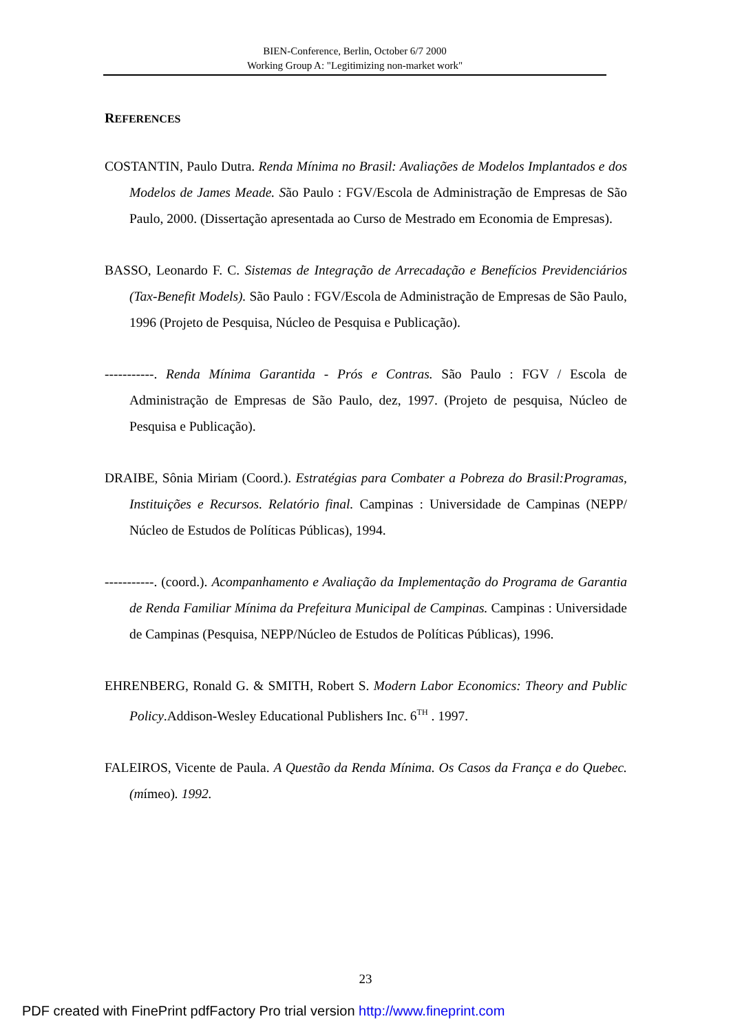BIEN-Conference, Berlin, October 6/7 2000
Working Group A: "Legitimizing non-market work"
REFERENCES
COSTANTIN, Paulo Dutra. Renda Mínima no Brasil: Avaliações de Modelos Implantados e dos Modelos de James Meade. São Paulo : FGV/Escola de Administração de Empresas de São Paulo, 2000. (Dissertação apresentada ao Curso de Mestrado em Economia de Empresas).
BASSO, Leonardo F. C. Sistemas de Integração de Arrecadação e Benefícios Previdenciários (Tax-Benefit Models). São Paulo : FGV/Escola de Administração de Empresas de São Paulo, 1996 (Projeto de Pesquisa, Núcleo de Pesquisa e Publicação).
-----------. Renda Mínima Garantida - Prós e Contras. São Paulo : FGV / Escola de Administração de Empresas de São Paulo, dez, 1997. (Projeto de pesquisa, Núcleo de Pesquisa e Publicação).
DRAIBE, Sônia Miriam (Coord.). Estratégias para Combater a Pobreza do Brasil:Programas, Instituições e Recursos. Relatório final. Campinas : Universidade de Campinas (NEPP/ Núcleo de Estudos de Políticas Públicas), 1994.
-----------. (coord.). Acompanhamento e Avaliação da Implementação do Programa de Garantia de Renda Familiar Mínima da Prefeitura Municipal de Campinas. Campinas : Universidade de Campinas (Pesquisa, NEPP/Núcleo de Estudos de Políticas Públicas), 1996.
EHRENBERG, Ronald G. & SMITH, Robert S. Modern Labor Economics: Theory and Public Policy.Addison-Wesley Educational Publishers Inc. 6<sup>TH</sup> . 1997.
FALEIROS, Vicente de Paula. A Questão da Renda Mínima. Os Casos da França e do Quebec. (mímeo). 1992.
23
PDF created with FinePrint pdfFactory Pro trial version http://www.fineprint.com